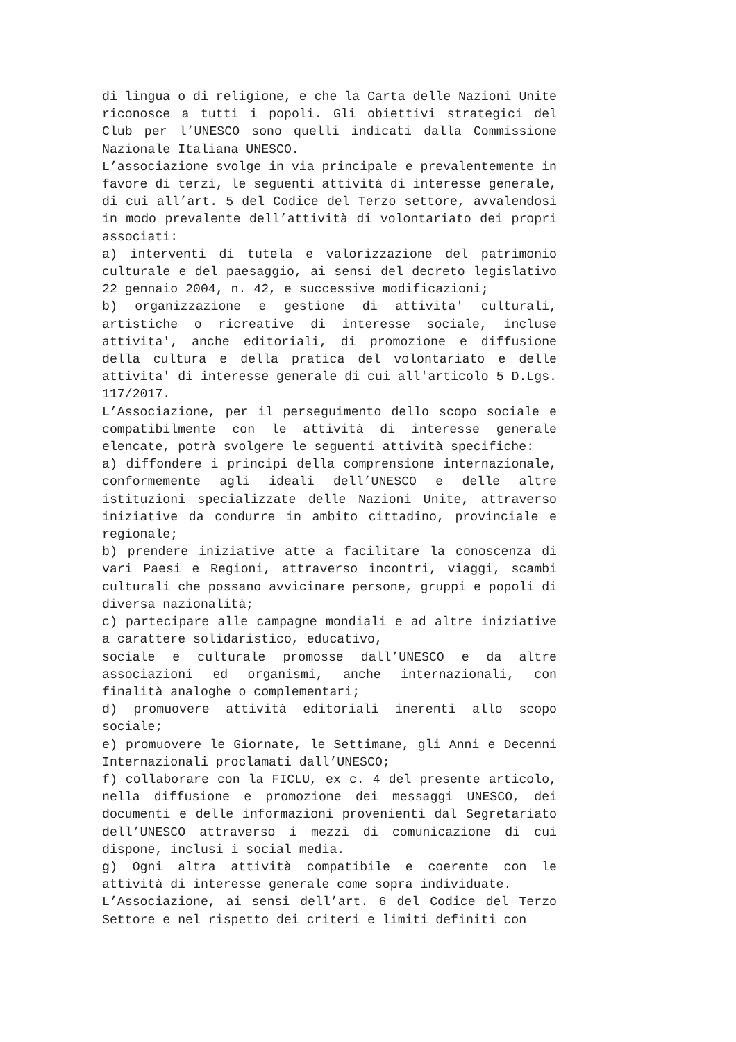di lingua o di religione, e che la Carta delle Nazioni Unite riconosce a tutti i popoli. Gli obiettivi strategici del Club per l’UNESCO sono quelli indicati dalla Commissione Nazionale Italiana UNESCO.
L’associazione svolge in via principale e prevalentemente in favore di terzi, le seguenti attività di interesse generale, di cui all’art. 5 del Codice del Terzo settore, avvalendosi in modo prevalente dell’attività di volontariato dei propri associati:
a) interventi di tutela e valorizzazione del patrimonio culturale e del paesaggio, ai sensi del decreto legislativo 22 gennaio 2004, n. 42, e successive modificazioni;
b) organizzazione e gestione di attivita' culturali, artistiche o ricreative di interesse sociale, incluse attivita', anche editoriali, di promozione e diffusione della cultura e della pratica del volontariato e delle attivita' di interesse generale di cui all'articolo 5 D.Lgs. 117/2017.
L’Associazione, per il perseguimento dello scopo sociale e compatibilmente con le attività di interesse generale elencate, potrà svolgere le seguenti attività specifiche:
a) diffondere i principi della comprensione internazionale, conformemente agli ideali dell’UNESCO e delle altre istituzioni specializzate delle Nazioni Unite, attraverso iniziative da condurre in ambito cittadino, provinciale e regionale;
b) prendere iniziative atte a facilitare la conoscenza di vari Paesi e Regioni, attraverso incontri, viaggi, scambi culturali che possano avvicinare persone, gruppi e popoli di diversa nazionalità;
c) partecipare alle campagne mondiali e ad altre iniziative a carattere solidaristico, educativo,
sociale e culturale promosse dall’UNESCO e da altre associazioni ed organismi, anche internazionali, con finalità analoghe o complementari;
d) promuovere attività editoriali inerenti allo scopo sociale;
e) promuovere le Giornate, le Settimane, gli Anni e Decenni Internazionali proclamati dall’UNESCO;
f) collaborare con la FICLU, ex c. 4 del presente articolo, nella diffusione e promozione dei messaggi UNESCO, dei documenti e delle informazioni provenienti dal Segretariato dell’UNESCO attraverso i mezzi di comunicazione di cui dispone, inclusi i social media.
g) Ogni altra attività compatibile e coerente con le attività di interesse generale come sopra individuate.
L’Associazione, ai sensi dell’art. 6 del Codice del Terzo Settore e nel rispetto dei criteri e limiti definiti con